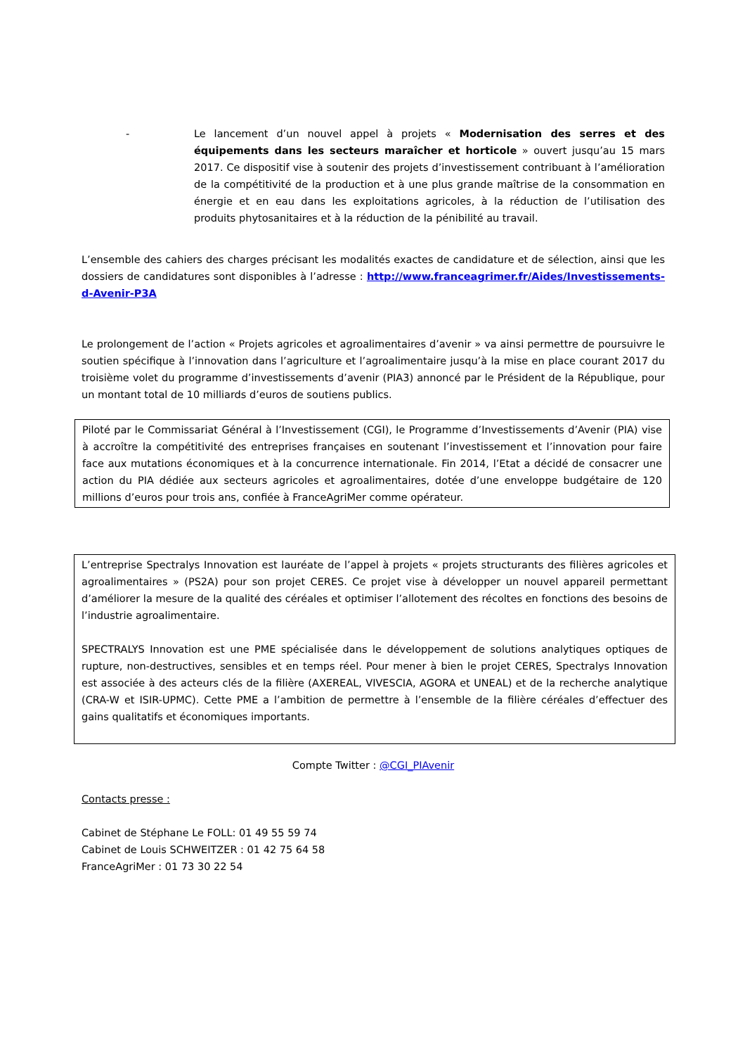- Le lancement d’un nouvel appel à projets « Modernisation des serres et des équipements dans les secteurs maraîcher et horticole » ouvert jusqu’au 15 mars 2017. Ce dispositif vise à soutenir des projets d’investissement contribuant à l’amélioration de la compétitivité de la production et à une plus grande maîtrise de la consommation en énergie et en eau dans les exploitations agricoles, à la réduction de l’utilisation des produits phytosanitaires et à la réduction de la pénibilité au travail.
L’ensemble des cahiers des charges précisant les modalités exactes de candidature et de sélection, ainsi que les dossiers de candidatures sont disponibles à l’adresse : http://www.franceagrimer.fr/Aides/Investissements-d-Avenir-P3A
Le prolongement de l’action « Projets agricoles et agroalimentaires d’avenir » va ainsi permettre de poursuivre le soutien spécifique à l’innovation dans l’agriculture et l’agroalimentaire jusqu’à la mise en place courant 2017 du troisième volet du programme d’investissements d’avenir (PIA3) annoncé par le Président de la République, pour un montant total de 10 milliards d’euros de soutiens publics.
Piloté par le Commissariat Général à l’Investissement (CGI), le Programme d’Investissements d’Avenir (PIA) vise à accroître la compétitivité des entreprises françaises en soutenant l’investissement et l’innovation pour faire face aux mutations économiques et à la concurrence internationale. Fin 2014, l’Etat a décidé de consacrer une action du PIA dédiée aux secteurs agricoles et agroalimentaires, dotée d’une enveloppe budgétaire de 120 millions d’euros pour trois ans, confiée à FranceAgriMer comme opérateur.
L’entreprise Spectralys Innovation est lauréate de l’appel à projets « projets structurants des filières agricoles et agroalimentaires » (PS2A) pour son projet CERES. Ce projet vise à développer un nouvel appareil permettant d’améliorer la mesure de la qualité des céréales et optimiser l’allotement des récoltes en fonctions des besoins de l’industrie agroalimentaire.
SPECTRALYS Innovation est une PME spécialisée dans le développement de solutions analytiques optiques de rupture, non-destructives, sensibles et en temps réel. Pour mener à bien le projet CERES, Spectralys Innovation est associée à des acteurs clés de la filière (AXEREAL, VIVESCIA, AGORA et UNEAL) et de la recherche analytique (CRA-W et ISIR-UPMC). Cette PME a l’ambition de permettre à l’ensemble de la filière céréales d’effectuer des gains qualitatifs et économiques importants.
Compte Twitter : @CGI_PIAvenir
Contacts presse :
Cabinet de Stéphane Le FOLL: 01 49 55 59 74
Cabinet de Louis SCHWEITZER : 01 42 75 64 58
FranceAgriMer : 01 73 30 22 54